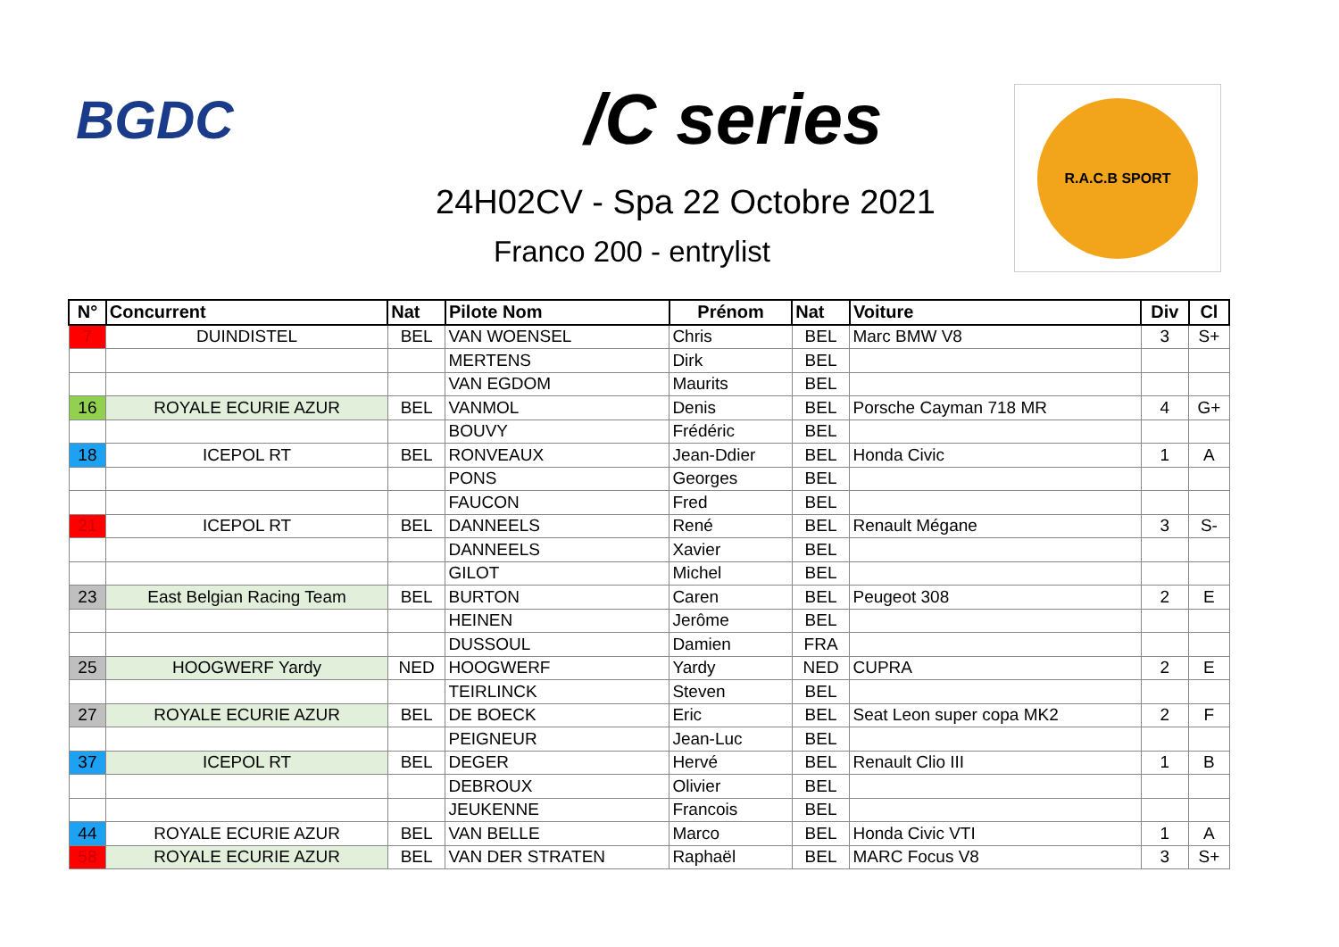BGDC /C series R.A.C.B SPORT
24H02CV - Spa 22 Octobre 2021
Franco 200 - entrylist
| N° | Concurrent | Nat | Pilote Nom | Prénom | Nat | Voiture | Div | Cl |
| --- | --- | --- | --- | --- | --- | --- | --- | --- |
| 7 | DUINDISTEL | BEL | VAN WOENSEL | Chris | BEL | Marc BMW V8 | 3 | S+ |
| | | | MERTENS | Dirk | BEL | | | |
| | | | VAN EGDOM | Maurits | BEL | | | |
| 16 | ROYALE ECURIE AZUR | BEL | VANMOL | Denis | BEL | Porsche Cayman 718 MR | 4 | G+ |
| | | | BOUVY | Frédéric | BEL | | | |
| 18 | ICEPOL RT | BEL | RONVEAUX | Jean-Ddier | BEL | Honda Civic | 1 | A |
| | | | PONS | Georges | BEL | | | |
| | | | FAUCON | Fred | BEL | | | |
| 21 | ICEPOL RT | BEL | DANNEELS | René | BEL | Renault Mégane | 3 | S- |
| | | | DANNEELS | Xavier | BEL | | | |
| | | | GILOT | Michel | BEL | | | |
| 23 | East Belgian Racing Team | BEL | BURTON | Caren | BEL | Peugeot 308 | 2 | E |
| | | | HEINEN | Jerôme | BEL | | | |
| | | | DUSSOUL | Damien | FRA | | | |
| 25 | HOOGWERF Yardy | NED | HOOGWERF | Yardy | NED | CUPRA | 2 | E |
| | | | TEIRLINCK | Steven | BEL | | | |
| 27 | ROYALE ECURIE AZUR | BEL | DE BOECK | Eric | BEL | Seat Leon super copa MK2 | 2 | F |
| | | | PEIGNEUR | Jean-Luc | BEL | | | |
| 37 | ICEPOL RT | BEL | DEGER | Hervé | BEL | Renault Clio III | 1 | B |
| | | | DEBROUX | Olivier | BEL | | | |
| | | | JEUKENNE | Francois | BEL | | | |
| 44 | ROYALE ECURIE AZUR | BEL | VAN BELLE | Marco | BEL | Honda Civic VTI | 1 | A |
| 58 | ROYALE ECURIE AZUR | BEL | VAN DER STRATEN | Raphaël | BEL | MARC Focus V8 | 3 | S+ |